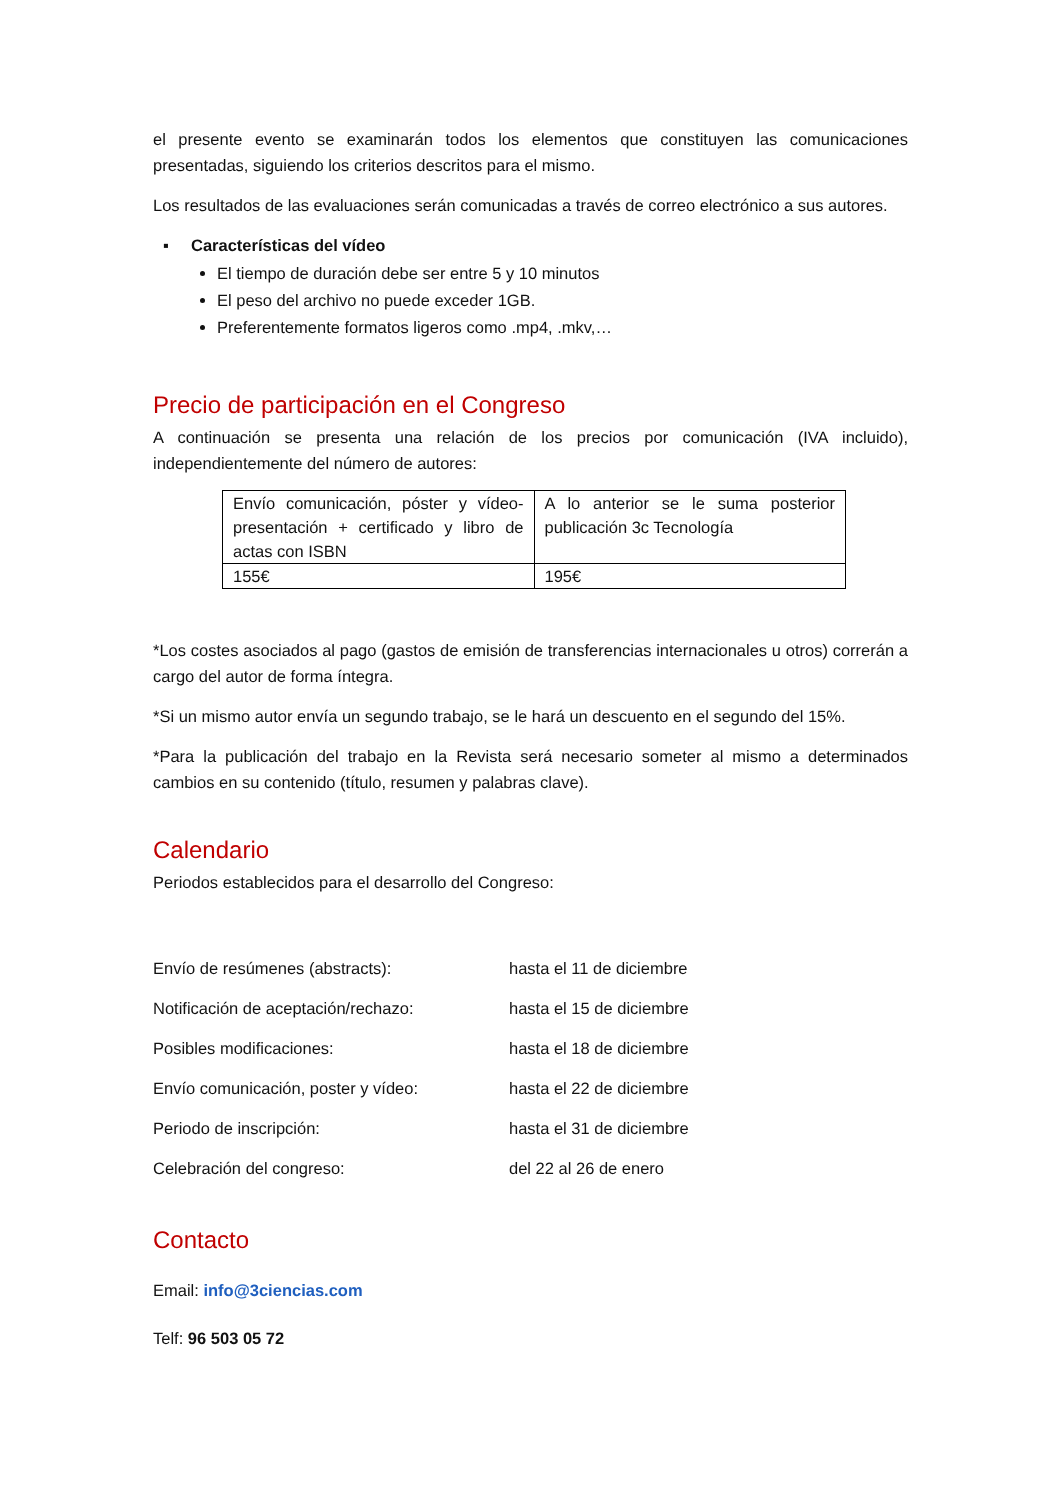el presente evento se examinarán todos los elementos que constituyen las comunicaciones presentadas, siguiendo los criterios descritos para el mismo.
Los resultados de las evaluaciones serán comunicadas a través de correo electrónico a sus autores.
▪ Características del vídeo
El tiempo de duración debe ser entre 5 y 10 minutos
El peso del archivo no puede exceder 1GB.
Preferentemente formatos ligeros como .mp4, .mkv,…
Precio de participación en el Congreso
A continuación se presenta una relación de los precios por comunicación (IVA incluido), independientemente del número de autores:
| Envío comunicación, póster y vídeo-presentación + certificado y libro de actas con ISBN | A lo anterior se le suma posterior publicación 3c Tecnología |
| 155€ | 195€ |
*Los costes asociados al pago (gastos de emisión de transferencias internacionales u otros) correrán a cargo del autor de forma íntegra.
*Si un mismo autor envía un segundo trabajo, se le hará un descuento en el segundo del 15%.
*Para la publicación del trabajo en la Revista será necesario someter al mismo a determinados cambios en su contenido (título, resumen y palabras clave).
Calendario
Periodos establecidos para el desarrollo del Congreso:
Envío de resúmenes (abstracts): hasta el 11 de diciembre
Notificación de aceptación/rechazo: hasta el 15 de diciembre
Posibles modificaciones: hasta el 18 de diciembre
Envío comunicación, poster y vídeo: hasta el 22 de diciembre
Periodo de inscripción: hasta el 31 de diciembre
Celebración del congreso: del 22 al 26 de enero
Contacto
Email: info@3ciencias.com
Telf: 96 503 05 72